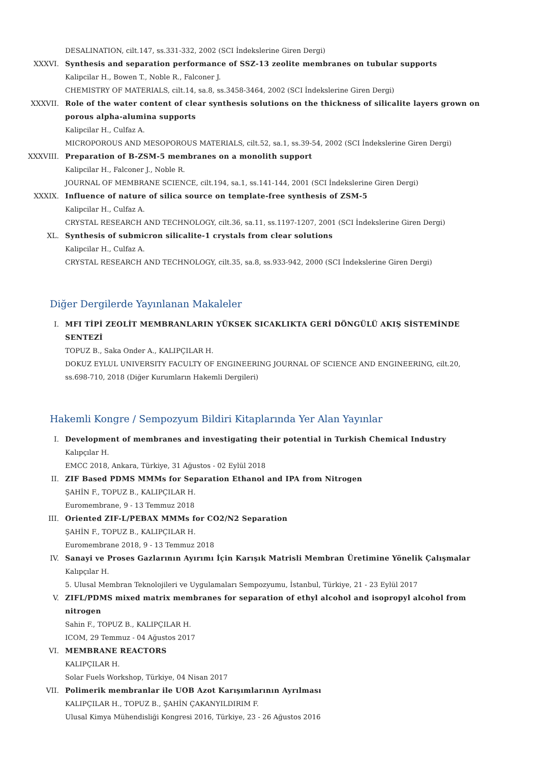DESALINATION, cilt.147, ss.331-332, 2002 (SCI İndekslerine Giren Dergi)
XXXVI. Synthesis and separation performance of SSZ-13 zeolite membranes on tubular supports
Kalipcilar H., Bowen T., Noble R., Falconer J.
CHEMISTRY OF MATERIALS, cilt.14, sa.8, ss.3458-3464, 2002 (SCI İndekslerine Giren Dergi)
XXXVII. Role of the water content of clear synthesis solutions on the thickness of silicalite layers grown on porous alpha-alumina supports
Kalipcilar H., Culfaz A.
MICROPOROUS AND MESOPOROUS MATERIALS, cilt.52, sa.1, ss.39-54, 2002 (SCI İndekslerine Giren Dergi)
XXXVIII. Preparation of B-ZSM-5 membranes on a monolith support
Kalipcilar H., Falconer J., Noble R.
JOURNAL OF MEMBRANE SCIENCE, cilt.194, sa.1, ss.141-144, 2001 (SCI İndekslerine Giren Dergi)
XXXIX. Influence of nature of silica source on template-free synthesis of ZSM-5
Kalipcilar H., Culfaz A.
CRYSTAL RESEARCH AND TECHNOLOGY, cilt.36, sa.11, ss.1197-1207, 2001 (SCI İndekslerine Giren Dergi)
XL. Synthesis of submicron silicalite-1 crystals from clear solutions
Kalipcilar H., Culfaz A.
CRYSTAL RESEARCH AND TECHNOLOGY, cilt.35, sa.8, ss.933-942, 2000 (SCI İndekslerine Giren Dergi)
Diğer Dergilerde Yayınlanan Makaleler
I. MFI TİPİ ZEOLİT MEMBRANLARIN YÜKSEK SICAKLIKTA GERİ DÖNGÜLÜ AKIŞ SİSTEMİNDE SENTEZİ
TOPUZ B., Saka Onder A., KALIPÇILAR H.
DOKUZ EYLUL UNIVERSITY FACULTY OF ENGINEERING JOURNAL OF SCIENCE AND ENGINEERING, cilt.20, ss.698-710, 2018 (Diğer Kurumların Hakemli Dergileri)
Hakemli Kongre / Sempozyum Bildiri Kitaplarında Yer Alan Yayınlar
I. Development of membranes and investigating their potential in Turkish Chemical Industry
Kalıpçılar H.
EMCC 2018, Ankara, Türkiye, 31 Ağustos - 02 Eylül 2018
II. ZIF Based PDMS MMMs for Separation Ethanol and IPA from Nitrogen
ŞAHİN F., TOPUZ B., KALIPÇILAR H.
Euromembrane, 9 - 13 Temmuz 2018
III. Oriented ZIF-L/PEBAX MMMs for CO2/N2 Separation
ŞAHİN F., TOPUZ B., KALIPÇILAR H.
Euromembrane 2018, 9 - 13 Temmuz 2018
IV. Sanayi ve Proses Gazlarının Ayırımı İçin Karışık Matrisli Membran Üretimine Yönelik Çalışmalar
Kalıpçılar H.
5. Ulusal Membran Teknolojileri ve Uygulamaları Sempozyumu, İstanbul, Türkiye, 21 - 23 Eylül 2017
V. ZIFL/PDMS mixed matrix membranes for separation of ethyl alcohol and isopropyl alcohol from nitrogen
Sahin F., TOPUZ B., KALIPÇILAR H.
ICOM, 29 Temmuz - 04 Ağustos 2017
VI. MEMBRANE REACTORS
KALIPÇILAR H.
Solar Fuels Workshop, Türkiye, 04 Nisan 2017
VII. Polimerik membranlar ile UOB Azot Karışımlarının Ayrılması
KALIPÇILAR H., TOPUZ B., ŞAHİN ÇAKANYILDIRIM F.
Ulusal Kimya Mühendisliği Kongresi 2016, Türkiye, 23 - 26 Ağustos 2016